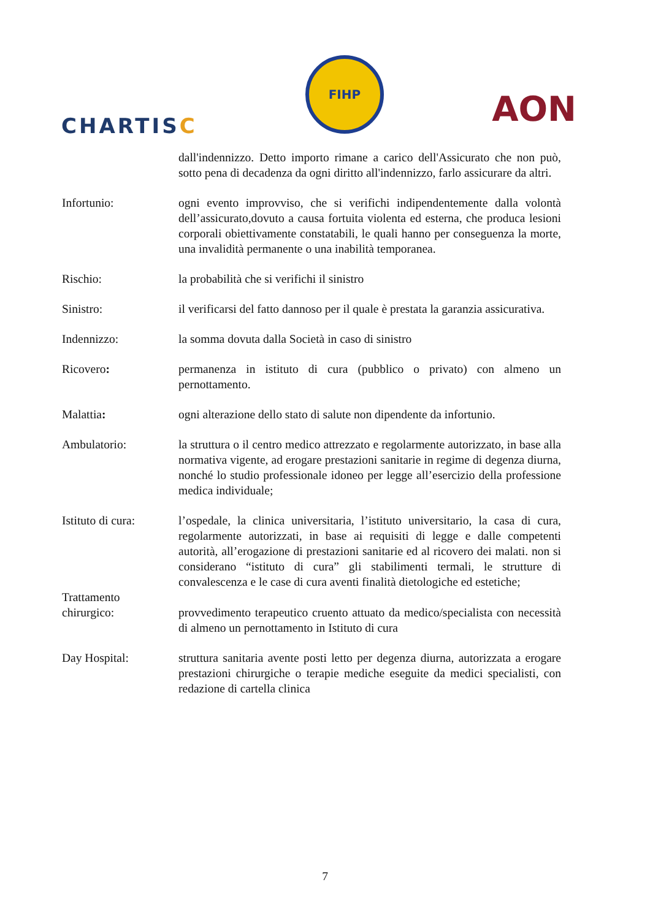CHARTISC
FIHP
AON
dall'indennizzo. Detto importo rimane a carico dell'Assicurato che non può, sotto pena di decadenza da ogni diritto all'indennizzo, farlo assicurare da altri.
Infortunio: ogni evento improvviso, che si verifichi indipendentemente dalla volontà dell’assicurato,dovuto a causa fortuita violenta ed esterna, che produca lesioni corporali obiettivamente constatabili, le quali hanno per conseguenza la morte, una invalidità permanente o una inabilità temporanea.
Rischio: la probabilità che si verifichi il sinistro
Sinistro: il verificarsi del fatto dannoso per il quale è prestata la garanzia assicurativa.
Indennizzo: la somma dovuta dalla Società in caso di sinistro
Ricovero: permanenza in istituto di cura (pubblico o privato) con almeno un pernottamento.
Malattia: ogni alterazione dello stato di salute non dipendente da infortunio.
Ambulatorio: la struttura o il centro medico attrezzato e regolarmente autorizzato, in base alla normativa vigente, ad erogare prestazioni sanitarie in regime di degenza diurna, nonché lo studio professionale idoneo per legge all’esercizio della professione medica individuale;
Istituto di cura:
l’ospedale, la clinica universitaria, l’istituto universitario, la casa di cura, regolarmente autorizzati, in base ai requisiti di legge e dalle competenti autorità, all’erogazione di prestazioni sanitarie ed al ricovero dei malati. non si considerano “istituto di cura” gli stabilimenti termali, le strutture di convalescenza e le case di cura aventi finalità dietologiche ed estetiche;
Trattamento
chirurgico:
provvedimento terapeutico cruento attuato da medico/specialista con necessità di almeno un pernottamento in Istituto di cura
Day Hospital: struttura sanitaria avente posti letto per degenza diurna, autorizzata a erogare prestazioni chirurgiche o terapie mediche eseguite da medici specialisti, con redazione di cartella clinica
7